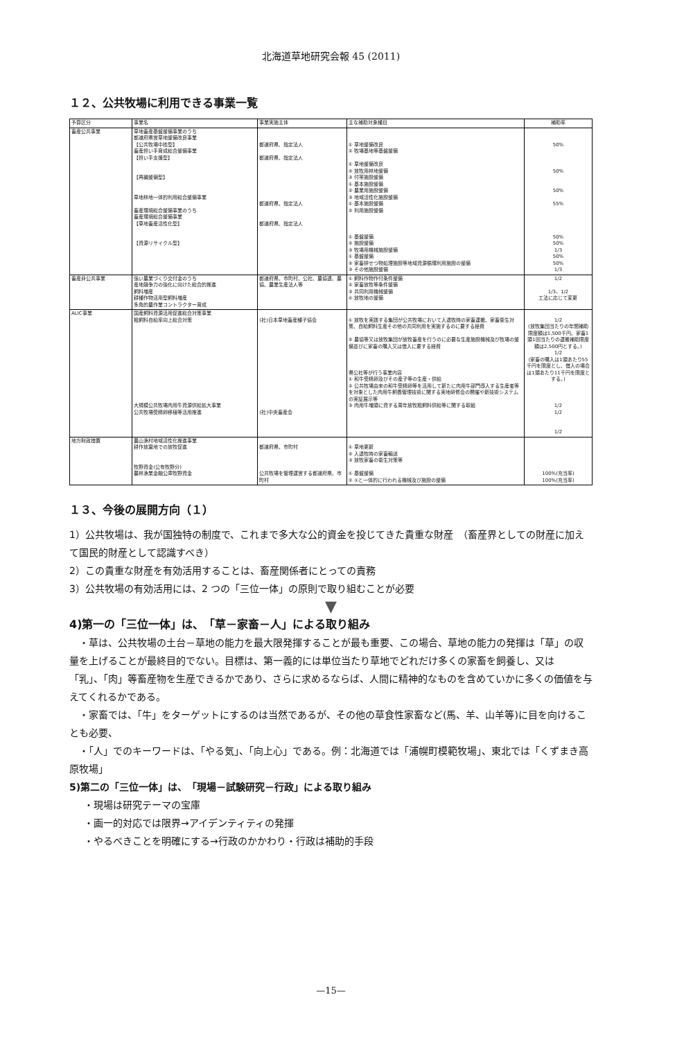北海道草地研究会報 45 (2011)
１２、公共牧場に利用できる事業一覧
| 予算区分 | 事業名 | 事業実施主体 | 主な補助対象種目 | 補助率 |
| --- | --- | --- | --- | --- |
| 畜産公共事業 | 草地畜産基盤整備事業のうち 都道府県営草地整備改良事業 【公共牧場中核型】 畜産担い手育成総合整備事業 【担い手支援型】 【再編整備型】 草地林地一体的利用総合整備事業 畜産環境総合整備事業のうち 畜産環境総合整備事業 【草地畜産活性化型】 【資源リサイクル型】 | 都道府県、指定法人 都道府県、指定法人 都道府県、指定法人 都道府県、指定法人 | ① 草地整備改良 ② 牧場基地等基盤整備 ① 草地整備改良 ② 放牧用林地整備 ③ 付帯施設整備 ① 基本施設整備 ② 農業用施設整備 ③ 地域活性化施設整備 ① 基本施設整備 ② 利用施設整備 ① 基盤整備 ② 施設整備 ③ 牧場用機械施設整備 ① 基盤整備 ② 家畜排せつ物処理施設等地域資源循環利用施設の整備 ③ その他施設整備 | 50% 50% 50% 55% 50% 50% 1/3 50% 50% 1/3 |
| 畜産非公共事業 | 強い農業づくり交付金のうち 産地競争力の強化に向けた総合的推進 飼料増産 耕種作物活用型飼料増産 多角的農作業コントラクター育成 | 都道府県、市町村、公社、農協連、農協、農業生産法人等 | ① 飼料作物作付条件整備 ② 家畜放牧等条件整備 ③ 共同利用機械整備 ④ 放牧地の整備 | 1/2 1/3、1/2 工法に応じて変更 |
| ALIC事業 | 国産飼料資源活用促進総合対策事業 粗飼料自給率向上総合対策 大規模公共牧場肉用牛資源供給拡大事業 公共牧場受精卵移植等活用推進 | (社)日本草地畜産種子協会 (社)中央畜産会 | ① 放牧を実践する集団が公共牧場において入退牧時の家畜運搬、家畜衛生対策、自給飼料生産その他の共同利用を実施するのに要する経費 ② 農協等又は放牧集団が放牧畜産を行うのに必要な生産施設機械及び牧場の整備並びに家畜の購入又は借入に要する経費 県公社等が行う事業内容 ① 和牛受精卵及びその産子等の生産・供給 ② 公共牧場由来の和牛受精卵等を活用して新たに肉用牛部門導入する生産者等を対象とした肉用牛飼養管理技術に関する実地研修会の開催や新技術システムの実証展示等 ③ 肉用牛増頭に資する周年放牧粗飼料供給等に関する取組 | 1/2 (放牧集団当たりの年間補助限度額は1,500千円、家畜1頭1回当たりの運搬補助限度額は2,500円とする。) 1/2 (家畜の購入は1頭あたり55千円を限度とし、借入の場合は1頭あたり11千円を限度とする。) 1/2 1/2 1/2 |
| 地方財政措置 | 農山漁村地域活性化推進事業 耕作放棄地での放牧促進 牧野資金(公有牧野分) 農林漁業金融公庫牧野資金 | 都道府県、市町村 公共牧場を管理運営する都道府県、市町村 | ① 草地更新 ② 入退牧時の家畜輸送 ③ 放牧家畜の衛生対策等 ① 基盤整備 ② ①と一体的に行われる機械及び施設の整備 | 100%(充当率) 100%(充当率) |
１３、今後の展開方向（１）
1）公共牧場は、我が国独特の制度で、これまで多大な公的資金を投じてきた貴重な財産　（畜産界としての財産に加えて国民的財産として認識すべき）
2）この貴重な財産を有効活用することは、畜産関係者にとっての責務
3）公共牧場の有効活用には、2 つの「三位一体」の原則で取り組むことが必要
▼
4)第一の「三位一体」は、　「草－家畜－人」による取り組み
・草は、公共牧場の土台－草地の能力を最大限発揮することが最も重要、この場合、草地の能力の発揮は「草」の収量を上げることが最終目的でない。目標は、第一義的には単位当たり草地でどれだけ多くの家畜を飼養し、又は「乳」、「肉」等畜産物を生産できるかであり、さらに求めるならば、人間に精神的なものを含めていかに多くの価値を与えてくれるかである。
・家畜では、「牛」をターゲットにするのは当然であるが、その他の草食性家畜など(馬、羊、山羊等)に目を向けることも必要、
・「人」でのキーワードは、「やる気」、「向上心」である。例：北海道では「浦幌町模範牧場」、東北では「くずまき高原牧場」
5)第二の「三位一体」は、　「現場－試験研究－行政」による取り組み
・現場は研究テーマの宝庫
・画一的対応では限界→アイデンティティの発揮
・やるべきことを明確にする→行政のかかわり・行政は補助的手段
—15—